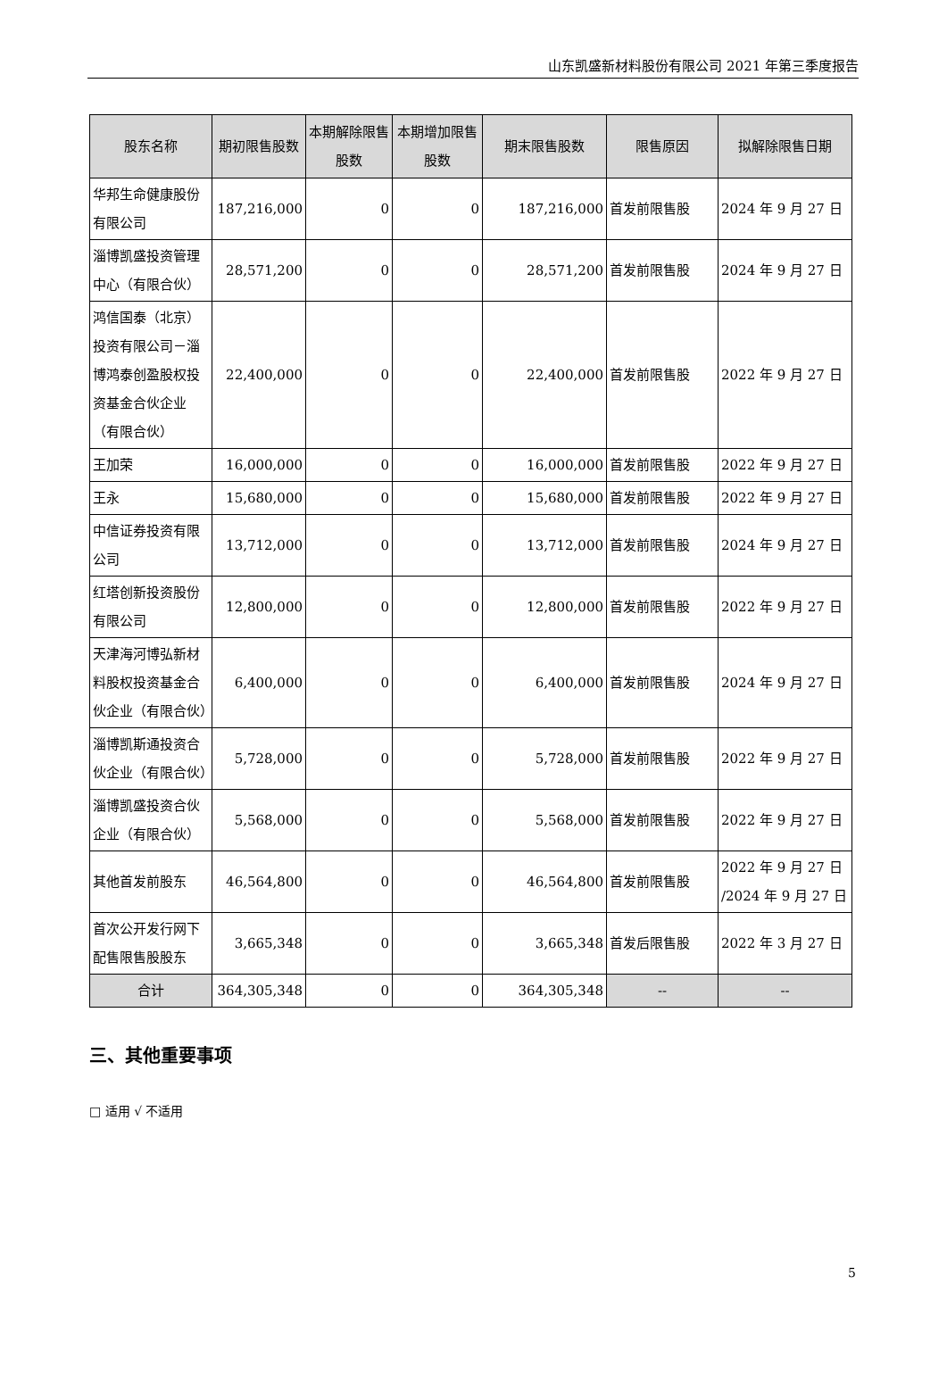山东凯盛新材料股份有限公司 2021 年第三季度报告
| 股东名称 | 期初限售股数 | 本期解除限售股数 | 本期增加限售股数 | 期末限售股数 | 限售原因 | 拟解除限售日期 |
| --- | --- | --- | --- | --- | --- | --- |
| 华邦生命健康股份有限公司 | 187,216,000 | 0 | 0 | 187,216,000 | 首发前限售股 | 2024 年 9 月 27 日 |
| 淄博凯盛投资管理中心（有限合伙） | 28,571,200 | 0 | 0 | 28,571,200 | 首发前限售股 | 2024 年 9 月 27 日 |
| 鸿信国泰（北京）投资有限公司－淄博鸿泰创盈股权投资基金合伙企业（有限合伙） | 22,400,000 | 0 | 0 | 22,400,000 | 首发前限售股 | 2022 年 9 月 27 日 |
| 王加荣 | 16,000,000 | 0 | 0 | 16,000,000 | 首发前限售股 | 2022 年 9 月 27 日 |
| 王永 | 15,680,000 | 0 | 0 | 15,680,000 | 首发前限售股 | 2022 年 9 月 27 日 |
| 中信证券投资有限公司 | 13,712,000 | 0 | 0 | 13,712,000 | 首发前限售股 | 2024 年 9 月 27 日 |
| 红塔创新投资股份有限公司 | 12,800,000 | 0 | 0 | 12,800,000 | 首发前限售股 | 2022 年 9 月 27 日 |
| 天津海河博弘新材料股权投资基金合伙企业（有限合伙） | 6,400,000 | 0 | 0 | 6,400,000 | 首发前限售股 | 2024 年 9 月 27 日 |
| 淄博凯斯通投资合伙企业（有限合伙） | 5,728,000 | 0 | 0 | 5,728,000 | 首发前限售股 | 2022 年 9 月 27 日 |
| 淄博凯盛投资合伙企业（有限合伙） | 5,568,000 | 0 | 0 | 5,568,000 | 首发前限售股 | 2022 年 9 月 27 日 |
| 其他首发前股东 | 46,564,800 | 0 | 0 | 46,564,800 | 首发前限售股 | 2022 年 9 月 27 日 /2024 年 9 月 27 日 |
| 首次公开发行网下配售限售股股东 | 3,665,348 | 0 | 0 | 3,665,348 | 首发后限售股 | 2022 年 3 月 27 日 |
| 合计 | 364,305,348 | 0 | 0 | 364,305,348 | -- | -- |
三、其他重要事项
□ 适用 √ 不适用
5